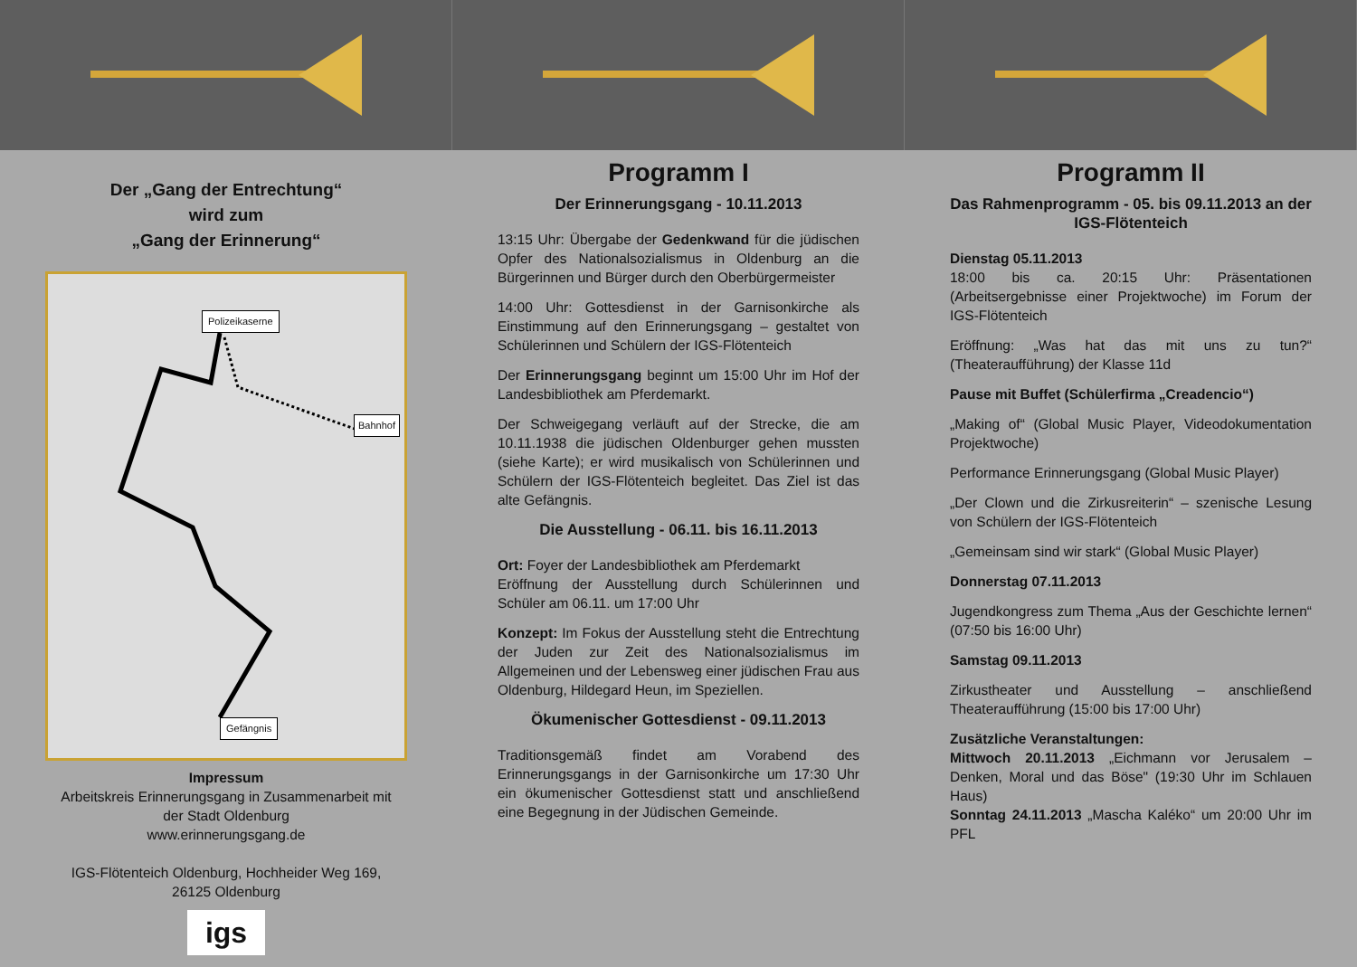Der „Gang der Entrechtung“
wird zum
„Gang der Erinnerung“
Polizeikaserne
Bahnhof
Gefängnis
Impressum
Arbeitskreis Erinnerungsgang in Zusammenarbeit mit
der Stadt Oldenburg
www.erinnerungsgang.de
IGS-Flötenteich Oldenburg, Hochheider Weg 169,
26125 Oldenburg
igs
Programm I
Der Erinnerungsgang - 10.11.2013
13:15 Uhr: Übergabe der Gedenkwand für die jüdischen Opfer des Nationalsozialismus in Oldenburg an die Bürgerinnen und Bürger durch den Oberbürgermeister
14:00 Uhr: Gottesdienst in der Garnisonkirche als Einstimmung auf den Erinnerungsgang – gestaltet von Schülerinnen und Schülern der IGS-Flötenteich
Der Erinnerungsgang beginnt um 15:00 Uhr im Hof der Landesbibliothek am Pferdemarkt.
Der Schweigegang verläuft auf der Strecke, die am 10.11.1938 die jüdischen Oldenburger gehen mussten (siehe Karte); er wird musikalisch von Schülerinnen und Schülern der IGS-Flötenteich begleitet. Das Ziel ist das alte Gefängnis.
Die Ausstellung - 06.11. bis 16.11.2013
Ort: Foyer der Landesbibliothek am Pferdemarkt
Eröffnung der Ausstellung durch Schülerinnen und Schüler am 06.11. um 17:00 Uhr
Konzept: Im Fokus der Ausstellung steht die Entrechtung der Juden zur Zeit des Nationalsozialismus im Allgemeinen und der Lebensweg einer jüdischen Frau aus Oldenburg, Hildegard Heun, im Speziellen.
Ökumenischer Gottesdienst - 09.11.2013
Traditionsgemäß findet am Vorabend des Erinnerungsgangs in der Garnisonkirche um 17:30 Uhr ein ökumenischer Gottesdienst statt und anschließend eine Begegnung in der Jüdischen Gemeinde.
Programm II
Das Rahmenprogramm - 05. bis 09.11.2013 an der IGS-Flötenteich
Dienstag 05.11.2013
18:00 bis ca. 20:15 Uhr: Präsentationen (Arbeitsergebnisse einer Projektwoche) im Forum der IGS-Flötenteich
Eröffnung: „Was hat das mit uns zu tun?“ (Theateraufführung) der Klasse 11d
Pause mit Buffet (Schülerfirma „Creadencio“)
„Making of“ (Global Music Player, Videodokumentation Projektwoche)
Performance Erinnerungsgang (Global Music Player)
„Der Clown und die Zirkusreiterin“ – szenische Lesung von Schülern der IGS-Flötenteich
„Gemeinsam sind wir stark“ (Global Music Player)
Donnerstag 07.11.2013
Jugendkongress zum Thema „Aus der Geschichte lernen“ (07:50 bis 16:00 Uhr)
Samstag 09.11.2013
Zirkustheater und Ausstellung – anschließend Theateraufführung (15:00 bis 17:00 Uhr)
Zusätzliche Veranstaltungen:
Mittwoch 20.11.2013 „Eichmann vor Jerusalem – Denken, Moral und das Böse" (19:30 Uhr im Schlauen Haus)
Sonntag 24.11.2013 „Mascha Kaléko“ um 20:00 Uhr im PFL